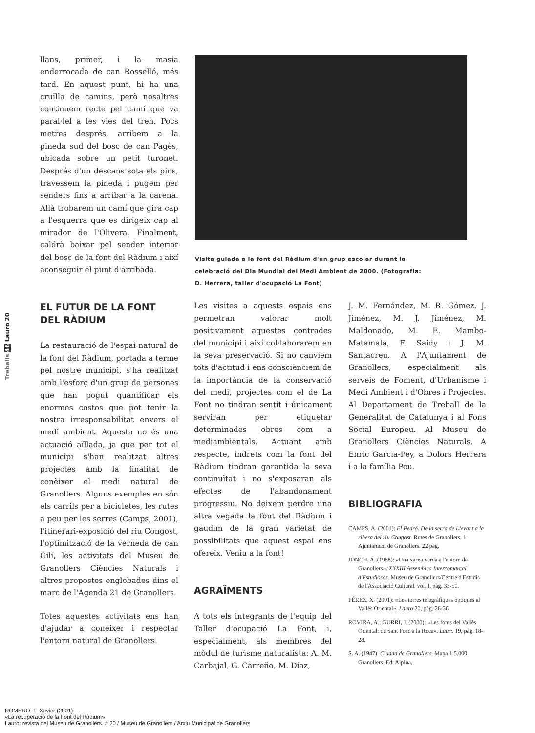llans, primer, i la masia enderrocada de can Rosselló, més tard. En aquest punt, hi ha una cruïlla de camins, però nosaltres continuem recte pel camí que va paral·lel a les vies del tren. Pocs metres després, arribem a la pineda sud del bosc de can Pagès, ubicada sobre un petit turonet. Després d'un descans sota els pins, travessem la pineda i pugem per senders fins a arribar a la carena. Allà trobarem un camí que gira cap a l'esquerra que es dirigeix cap al mirador de l'Olivera. Finalment, caldrà baixar pel sender interior del bosc de la font del Ràdium i així aconseguir el punt d'arribada.
EL FUTUR DE LA FONT DEL RÀDIUM
La restauració de l'espai natural de la font del Ràdium, portada a terme pel nostre municipi, s'ha realitzat amb l'esforç d'un grup de persones que han pogut quantificar els enormes costos que pot tenir la nostra irresponsabilitat envers el medi ambient. Aquesta no és una actuació aïllada, ja que per tot el municipi s'han realitzat altres projectes amb la finalitat de conèixer el medi natural de Granollers. Alguns exemples en són els carrils per a bicicletes, les rutes a peu per les serres (Camps, 2001), l'itinerari-exposició del riu Congost, l'optimització de la verneda de can Gili, les activitats del Museu de Granollers Ciències Naturals i altres propostes englobades dins el marc de l'Agenda 21 de Granollers.
Totes aquestes activitats ens han d'ajudar a conèixer i respectar l'entorn natural de Granollers.
Visita guiada a la font del Ràdium d'un grup escolar durant la celebració del Dia Mundial del Medi Ambient de 2000. (Fotografia: D. Herrera, taller d'ocupació La Font)
Les visites a aquests espais ens permetran valorar molt positivament aquestes contrades del municipi i així col·laborarem en la seva preservació. Si no canviem tots d'actitud i ens conscienciem de la importància de la conservació del medi, projectes com el de La Font no tindran sentit i únicament serviran per etiquetar determinades obres com a mediambientals. Actuant amb respecte, indrets com la font del Ràdium tindran garantida la seva continuïtat i no s'exposaran als efectes de l'abandonament progressiu. No deixem perdre una altra vegada la font del Ràdium i gaudim de la gran varietat de possibilitats que aquest espai ens ofereix. Veniu a la font!
AGRAÏMENTS
A tots els integrants de l'equip del Taller d'ocupació La Font, i, especialment, als membres del mòdul de turisme naturalista: A. M. Carbajal, G. Carreño, M. Díaz,
J. M. Fernández, M. R. Gómez, J. Jiménez, M. J. Jiménez, M. Maldonado, M. E. Mambo-Matamala, F. Saidy i J. M. Santacreu. A l'Ajuntament de Granollers, especialment als serveis de Foment, d'Urbanisme i Medi Ambient i d'Obres i Projectes. Al Departament de Treball de la Generalitat de Catalunya i al Fons Social Europeu. Al Museu de Granollers Ciències Naturals. A Enric Garcia-Pey, a Dolors Herrera i a la família Pou.
BIBLIOGRAFIA
CAMPS, A. (2001): El Pedró. De la serra de Llevant a la ribera del riu Congost. Rutes de Granollers, 1. Ajuntament de Granollers. 22 pàg.
JONCH, A. (1988): «Una xarxa verda a l'entorn de Granollers». XXXIII Assemblea Intercomarcal d'Estudiosos. Museu de Granollers/Centre d'Estudis de l'Associació Cultural, vol. I, pàg. 33-50.
PÉREZ, X. (2001): «Les torres telegràfiques òptiques al Vallès Oriental». Lauro 20, pàg. 26-36.
ROVIRA, A.; GURRI, J. (2000): «Les fonts del Vallès Oriental: de Sant Fosc a la Roca». Lauro 19, pàg. 18-28.
S. A. (1947): Ciudad de Granollers. Mapa 1:5.000. Granollers, Ed. Alpina.
Treballs 46 Lauro 20
ROMERO, F. Xavier (2001)
«La recuperació de la Font del Ràdium»
Lauro: revista del Museu de Granollers. # 20 / Museu de Granollers / Arxiu Municipal de Granollers